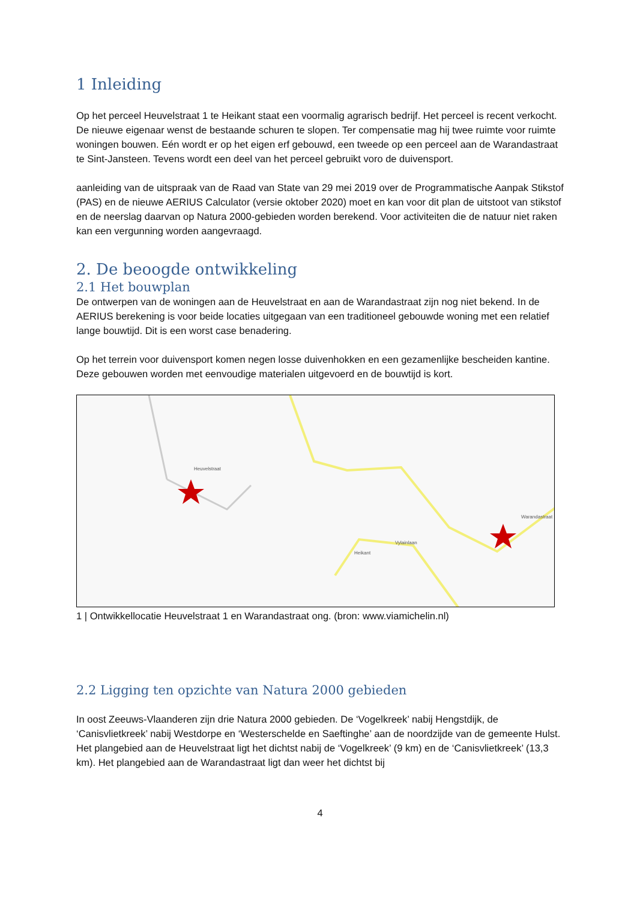1 Inleiding
Op het perceel Heuvelstraat 1 te Heikant staat een voormalig agrarisch bedrijf. Het perceel is recent verkocht. De nieuwe eigenaar wenst de bestaande schuren te slopen. Ter compensatie mag hij twee ruimte voor ruimte woningen bouwen. Eén wordt er op het eigen erf gebouwd, een tweede op een perceel aan de Warandastraat te Sint-Jansteen. Tevens wordt een deel van het perceel gebruikt voro de duivensport.
aanleiding van de uitspraak van de Raad van State van 29 mei 2019 over de Programmatische Aanpak Stikstof (PAS) en de nieuwe AERIUS Calculator (versie oktober 2020) moet en kan voor dit plan de uitstoot van stikstof en de neerslag daarvan op Natura 2000-gebieden worden berekend. Voor activiteiten die de natuur niet raken kan een vergunning worden aangevraagd.
2. De beoogde ontwikkeling
2.1 Het bouwplan
De ontwerpen van de woningen aan de Heuvelstraat en aan de Warandastraat zijn nog niet bekend. In de AERIUS berekening is voor beide locaties uitgegaan van een traditioneel gebouwde woning met een relatief lange bouwtijd. Dit is een worst case benadering.
Op het terrein voor duivensport komen negen losse duivenhokken en een gezamenlijke bescheiden kantine. Deze gebouwen worden met eenvoudige materialen uitgevoerd en de bouwtijd is kort.
Heuvelstraat
Vylainlaan
Heikant
Warandastraat
1 | Ontwikkellocatie Heuvelstraat 1 en Warandastraat ong. (bron: www.viamichelin.nl)
2.2 Ligging ten opzichte van Natura 2000 gebieden
In oost Zeeuws-Vlaanderen zijn drie Natura 2000 gebieden. De ‘Vogelkreek’ nabij Hengstdijk, de ‘Canisvlietkreek’ nabij Westdorpe en ‘Westerschelde en Saeftinghe’ aan de noordzijde van de gemeente Hulst. Het plangebied aan de Heuvelstraat ligt het dichtst nabij de ‘Vogelkreek’ (9 km) en de ‘Canisvlietkreek’ (13,3 km). Het plangebied aan de Warandastraat ligt dan weer het dichtst bij
4